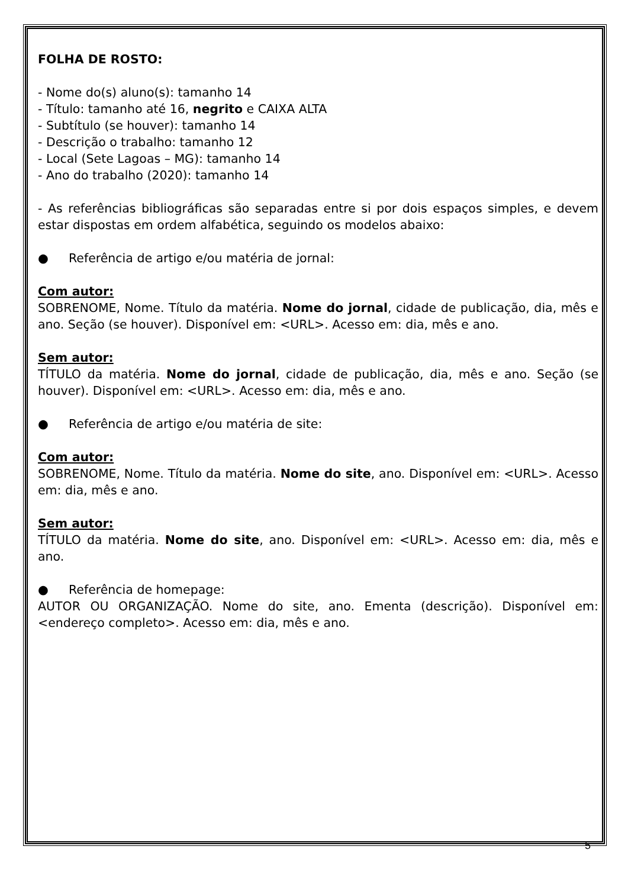FOLHA DE ROSTO:
- Nome do(s) aluno(s): tamanho 14
- Título: tamanho até 16, negrito e CAIXA ALTA
- Subtítulo (se houver): tamanho 14
- Descrição o trabalho: tamanho 12
- Local (Sete Lagoas – MG): tamanho 14
- Ano do trabalho (2020): tamanho 14
- As referências bibliográficas são separadas entre si por dois espaços simples, e devem estar dispostas em ordem alfabética, seguindo os modelos abaixo:
● Referência de artigo e/ou matéria de jornal:
Com autor:
SOBRENOME, Nome. Título da matéria. Nome do jornal, cidade de publicação, dia, mês e ano. Seção (se houver). Disponível em: <URL>. Acesso em: dia, mês e ano.
Sem autor:
TÍTULO da matéria. Nome do jornal, cidade de publicação, dia, mês e ano. Seção (se houver). Disponível em: <URL>. Acesso em: dia, mês e ano.
● Referência de artigo e/ou matéria de site:
Com autor:
SOBRENOME, Nome. Título da matéria. Nome do site, ano. Disponível em: <URL>. Acesso em: dia, mês e ano.
Sem autor:
TÍTULO da matéria. Nome do site, ano. Disponível em: <URL>. Acesso em: dia, mês e ano.
● Referência de homepage:
AUTOR OU ORGANIZAÇÃO. Nome do site, ano. Ementa (descrição). Disponível em: <endereço completo>. Acesso em: dia, mês e ano.
5